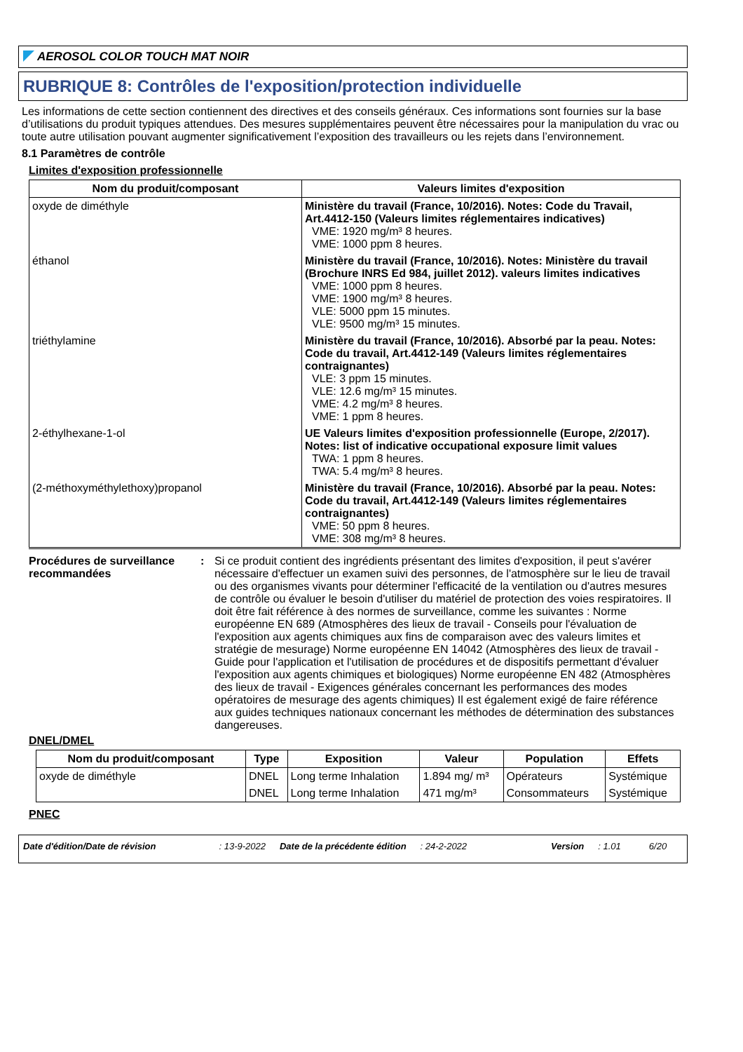AEROSOL COLOR TOUCH MAT NOIR
RUBRIQUE 8: Contrôles de l'exposition/protection individuelle
Les informations de cette section contiennent des directives et des conseils généraux. Ces informations sont fournies sur la base d’utilisations du produit typiques attendues. Des mesures supplémentaires peuvent être nécessaires pour la manipulation du vrac ou toute autre utilisation pouvant augmenter significativement l’exposition des travailleurs ou les rejets dans l’environnement.
8.1 Paramètres de contrôle
Limites d'exposition professionnelle
| Nom du produit/composant | Valeurs limites d'exposition |
| --- | --- |
| oxyde de diméthyle | Ministère du travail (France, 10/2016). Notes: Code du Travail, Art.4412-150 (Valeurs limites réglementaires indicatives) VME: 1920 mg/m³ 8 heures. VME: 1000 ppm 8 heures. |
| éthanol | Ministère du travail (France, 10/2016). Notes: Ministère du travail (Brochure INRS Ed 984, juillet 2012). valeurs limites indicatives VME: 1000 ppm 8 heures. VME: 1900 mg/m³ 8 heures. VLE: 5000 ppm 15 minutes. VLE: 9500 mg/m³ 15 minutes. |
| triéthylamine | Ministère du travail (France, 10/2016). Absorbé par la peau. Notes: Code du travail, Art.4412-149 (Valeurs limites réglementaires contraignantes) VLE: 3 ppm 15 minutes. VLE: 12.6 mg/m³ 15 minutes. VME: 4.2 mg/m³ 8 heures. VME: 1 ppm 8 heures. |
| 2-éthylhexane-1-ol | UE Valeurs limites d'exposition professionnelle (Europe, 2/2017). Notes: list of indicative occupational exposure limit values TWA: 1 ppm 8 heures. TWA: 5.4 mg/m³ 8 heures. |
| (2-méthoxyméthylethoxy)propanol | Ministère du travail (France, 10/2016). Absorbé par la peau. Notes: Code du travail, Art.4412-149 (Valeurs limites réglementaires contraignantes) VME: 50 ppm 8 heures. VME: 308 mg/m³ 8 heures. |
Procédures de surveillance recommandées
: Si ce produit contient des ingrédients présentant des limites d'exposition, il peut s'avérer nécessaire d'effectuer un examen suivi des personnes, de l'atmosphère sur le lieu de travail ou des organismes vivants pour déterminer l'efficacité de la ventilation ou d'autres mesures de contrôle ou évaluer le besoin d'utiliser du matériel de protection des voies respiratoires. Il doit être fait référence à des normes de surveillance, comme les suivantes : Norme européenne EN 689 (Atmosphères des lieux de travail - Conseils pour l'évaluation de l'exposition aux agents chimiques aux fins de comparaison avec des valeurs limites et stratégie de mesurage) Norme européenne EN 14042 (Atmosphères des lieux de travail - Guide pour l'application et l'utilisation de procédures et de dispositifs permettant d'évaluer l'exposition aux agents chimiques et biologiques) Norme européenne EN 482 (Atmosphères des lieux de travail - Exigences générales concernant les performances des modes opératoires de mesurage des agents chimiques) Il est également exigé de faire référence aux guides techniques nationaux concernant les méthodes de détermination des substances dangereuses.
DNEL/DMEL
| Nom du produit/composant | Type | Exposition | Valeur | Population | Effets |
| --- | --- | --- | --- | --- | --- |
| oxyde de diméthyle | DNEL | Long terme Inhalation | 1.894 mg/ m³ | Opérateurs | Systémique |
| | DNEL | Long terme Inhalation | 471 mg/m³ | Consommateurs | Systémique |
PNEC
Date d'édition/Date de révision: 13-9-2022 Date de la précédente édition: 24-2-2022 Version: 1.01 6/20